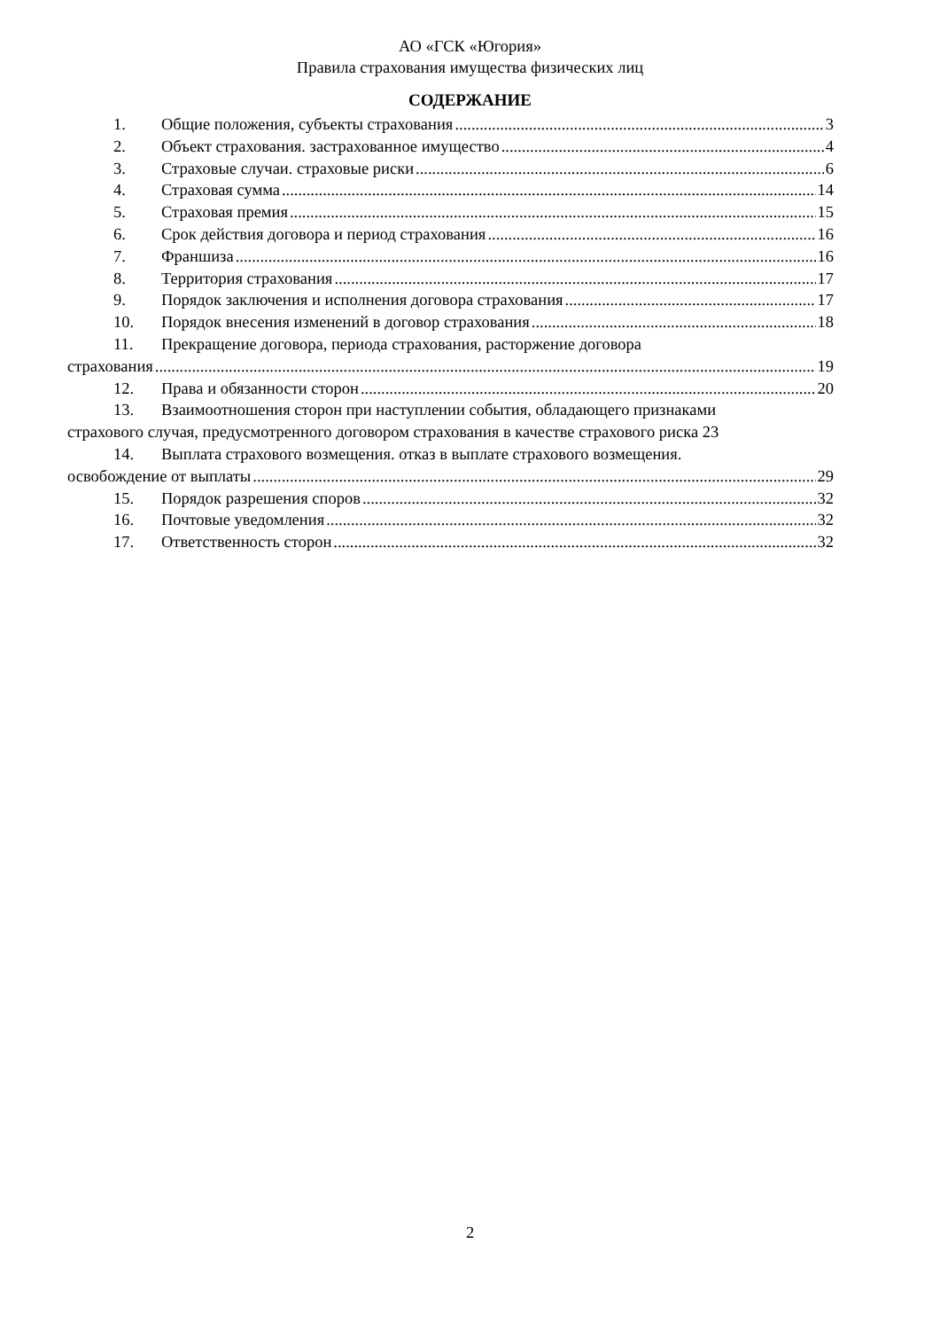АО «ГСК «Югория»
Правила страхования имущества физических лиц
СОДЕРЖАНИЕ
1. Общие положения, субъекты страхования 3
2. Объект страхования. застрахованное имущество 4
3. Страховые случаи. страховые риски 6
4. Страховая сумма 14
5. Страховая премия 15
6. Срок действия договора и период страхования 16
7. Франшиза 16
8. Территория страхования 17
9. Порядок заключения и исполнения договора страхования 17
10. Порядок внесения изменений в договор страхования 18
11. Прекращение договора, периода страхования, расторжение договора
страхования 19
12. Права и обязанности сторон 20
13. Взаимоотношения сторон при наступлении события, обладающего признаками
страхового случая, предусмотренного договором страхования в качестве страхового риска 23
14. Выплата страхового возмещения. отказ в выплате страхового возмещения.
освобождение от выплаты 29
15. Порядок разрешения споров 32
16. Почтовые уведомления 32
17. Ответственность сторон 32
2